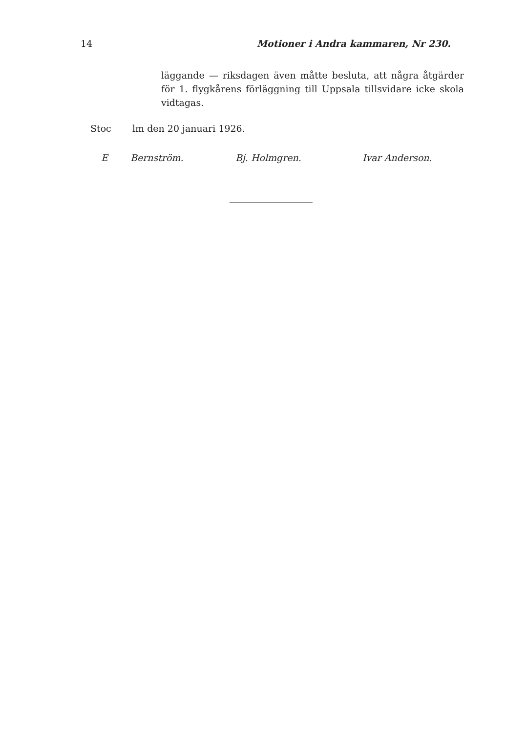14 Motioner i Andra kammaren, Nr 230.
läggande — riksdagen även måtte besluta, att några åtgärder för 1. flygkårens förläggning till Uppsala tillsvidare icke skola vidtagas.
Stoc lm den 20 januari 1926.
E Bernström. Bj. Holmgren. Ivar Anderson.